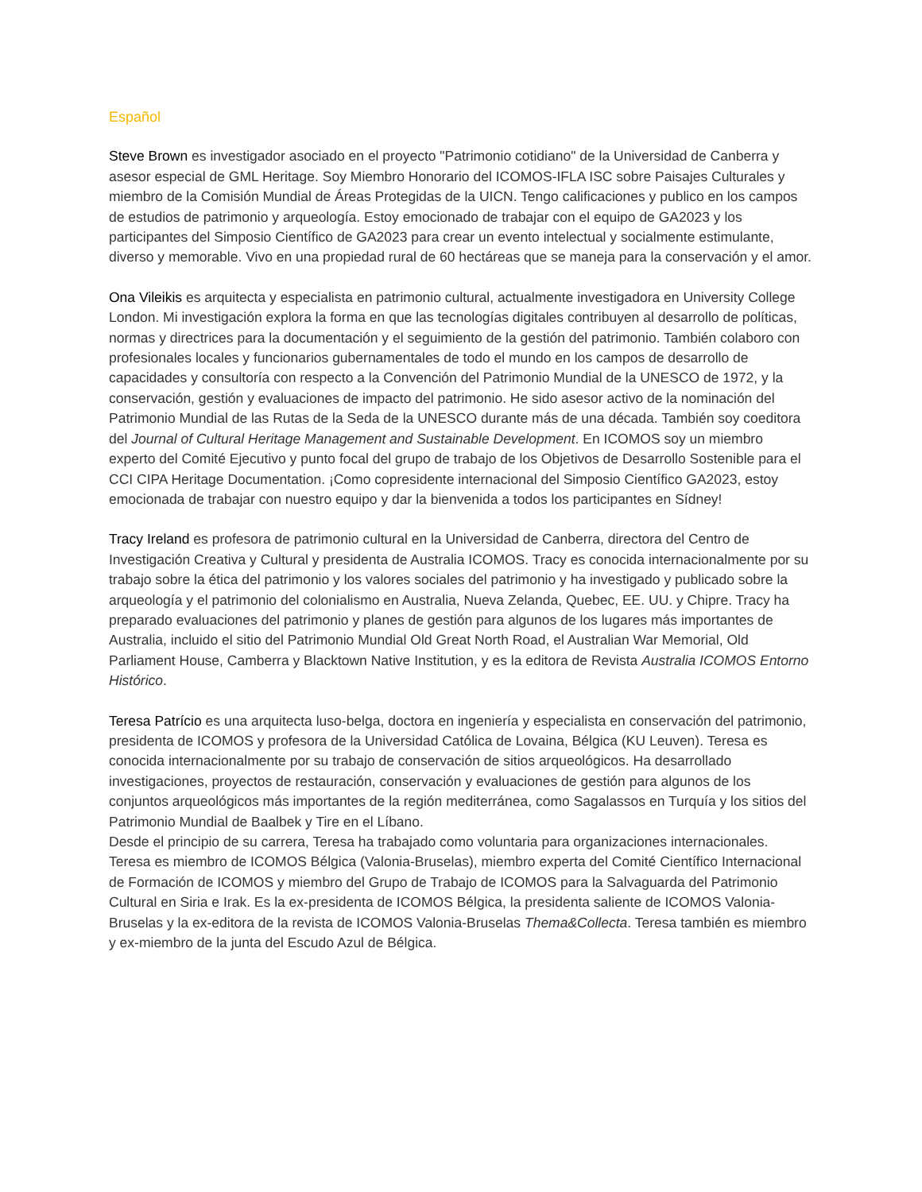Español
Steve Brown es investigador asociado en el proyecto "Patrimonio cotidiano" de la Universidad de Canberra y asesor especial de GML Heritage. Soy Miembro Honorario del ICOMOS-IFLA ISC sobre Paisajes Culturales y miembro de la Comisión Mundial de Áreas Protegidas de la UICN. Tengo calificaciones y publico en los campos de estudios de patrimonio y arqueología. Estoy emocionado de trabajar con el equipo de GA2023 y los participantes del Simposio Científico de GA2023 para crear un evento intelectual y socialmente estimulante, diverso y memorable. Vivo en una propiedad rural de 60 hectáreas que se maneja para la conservación y el amor.
Ona Vileikis es arquitecta y especialista en patrimonio cultural, actualmente investigadora en University College London. Mi investigación explora la forma en que las tecnologías digitales contribuyen al desarrollo de políticas, normas y directrices para la documentación y el seguimiento de la gestión del patrimonio. También colaboro con profesionales locales y funcionarios gubernamentales de todo el mundo en los campos de desarrollo de capacidades y consultoría con respecto a la Convención del Patrimonio Mundial de la UNESCO de 1972, y la conservación, gestión y evaluaciones de impacto del patrimonio. He sido asesor activo de la nominación del Patrimonio Mundial de las Rutas de la Seda de la UNESCO durante más de una década. También soy coeditora del Journal of Cultural Heritage Management and Sustainable Development. En ICOMOS soy un miembro experto del Comité Ejecutivo y punto focal del grupo de trabajo de los Objetivos de Desarrollo Sostenible para el CCI CIPA Heritage Documentation. ¡Como copresidente internacional del Simposio Científico GA2023, estoy emocionada de trabajar con nuestro equipo y dar la bienvenida a todos los participantes en Sídney!
Tracy Ireland es profesora de patrimonio cultural en la Universidad de Canberra, directora del Centro de Investigación Creativa y Cultural y presidenta de Australia ICOMOS. Tracy es conocida internacionalmente por su trabajo sobre la ética del patrimonio y los valores sociales del patrimonio y ha investigado y publicado sobre la arqueología y el patrimonio del colonialismo en Australia, Nueva Zelanda, Quebec, EE. UU. y Chipre. Tracy ha preparado evaluaciones del patrimonio y planes de gestión para algunos de los lugares más importantes de Australia, incluido el sitio del Patrimonio Mundial Old Great North Road, el Australian War Memorial, Old Parliament House, Camberra y Blacktown Native Institution, y es la editora de Revista Australia ICOMOS Entorno Histórico.
Teresa Patrício es una arquitecta luso-belga, doctora en ingeniería y especialista en conservación del patrimonio, presidenta de ICOMOS y profesora de la Universidad Católica de Lovaina, Bélgica (KU Leuven). Teresa es conocida internacionalmente por su trabajo de conservación de sitios arqueológicos. Ha desarrollado investigaciones, proyectos de restauración, conservación y evaluaciones de gestión para algunos de los conjuntos arqueológicos más importantes de la región mediterránea, como Sagalassos en Turquía y los sitios del Patrimonio Mundial de Baalbek y Tire en el Líbano.
Desde el principio de su carrera, Teresa ha trabajado como voluntaria para organizaciones internacionales. Teresa es miembro de ICOMOS Bélgica (Valonia-Bruselas), miembro experta del Comité Científico Internacional de Formación de ICOMOS y miembro del Grupo de Trabajo de ICOMOS para la Salvaguarda del Patrimonio Cultural en Siria e Irak. Es la ex-presidenta de ICOMOS Bélgica, la presidenta saliente de ICOMOS Valonia-Bruselas y la ex-editora de la revista de ICOMOS Valonia-Bruselas Thema&Collecta. Teresa también es miembro y ex-miembro de la junta del Escudo Azul de Bélgica.